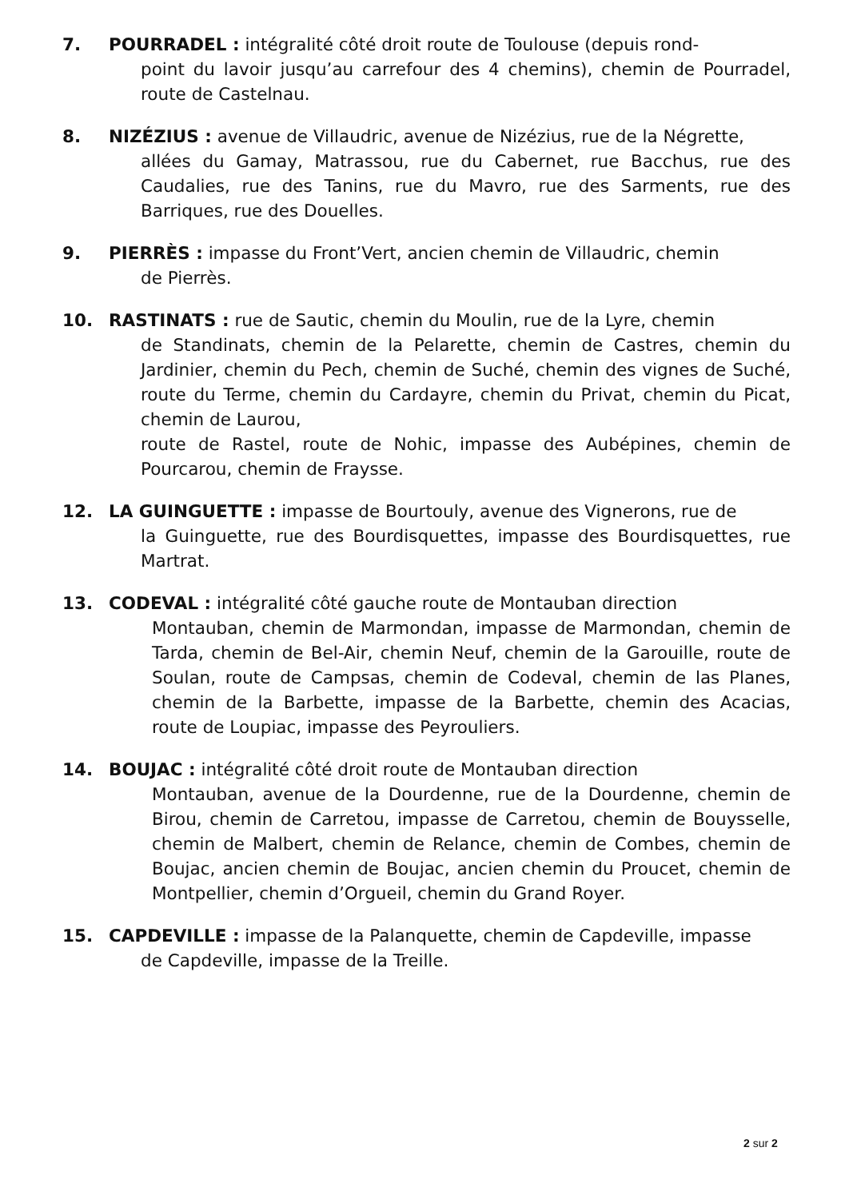7. POURRADEL : intégralité côté droit route de Toulouse (depuis rond-
point du lavoir jusqu’au carrefour des 4 chemins), chemin de Pourradel, route de Castelnau.
8. NIZÉZIUS : avenue de Villaudric, avenue de Nizézius, rue de la Négrette,
allées du Gamay, Matrassou, rue du Cabernet, rue Bacchus, rue des Caudalies, rue des Tanins, rue du Mavro, rue des Sarments, rue des Barriques, rue des Douelles.
9. PIERRÈS : impasse du Front’Vert, ancien chemin de Villaudric, chemin
de Pierrès.
10. RASTINATS : rue de Sautic, chemin du Moulin, rue de la Lyre, chemin
de Standinats, chemin de la Pelarette, chemin de Castres, chemin du Jardinier, chemin du Pech, chemin de Suché, chemin des vignes de Suché, route du Terme, chemin du Cardayre, chemin du Privat, chemin du Picat, chemin de Laurou,
route de Rastel, route de Nohic, impasse des Aubépines, chemin de Pourcarou, chemin de Fraysse.
12. LA GUINGUETTE : impasse de Bourtouly, avenue des Vignerons, rue de
la Guinguette, rue des Bourdisquettes, impasse des Bourdisquettes, rue Martrat.
13. CODEVAL : intégralité côté gauche route de Montauban direction
Montauban, chemin de Marmondan, impasse de Marmondan, chemin de Tarda, chemin de Bel-Air, chemin Neuf, chemin de la Garouille, route de Soulan, route de Campsas, chemin de Codeval, chemin de las Planes, chemin de la Barbette, impasse de la Barbette, chemin des Acacias, route de Loupiac, impasse des Peyrouliers.
14. BOUJAC : intégralité côté droit route de Montauban direction
Montauban, avenue de la Dourdenne, rue de la Dourdenne, chemin de Birou, chemin de Carretou, impasse de Carretou, chemin de Bouysselle, chemin de Malbert, chemin de Relance, chemin de Combes, chemin de Boujac, ancien chemin de Boujac, ancien chemin du Proucet, chemin de Montpellier, chemin d’Orgueil, chemin du Grand Royer.
15. CAPDEVILLE : impasse de la Palanquette, chemin de Capdeville, impasse
de Capdeville, impasse de la Treille.
2 sur 2